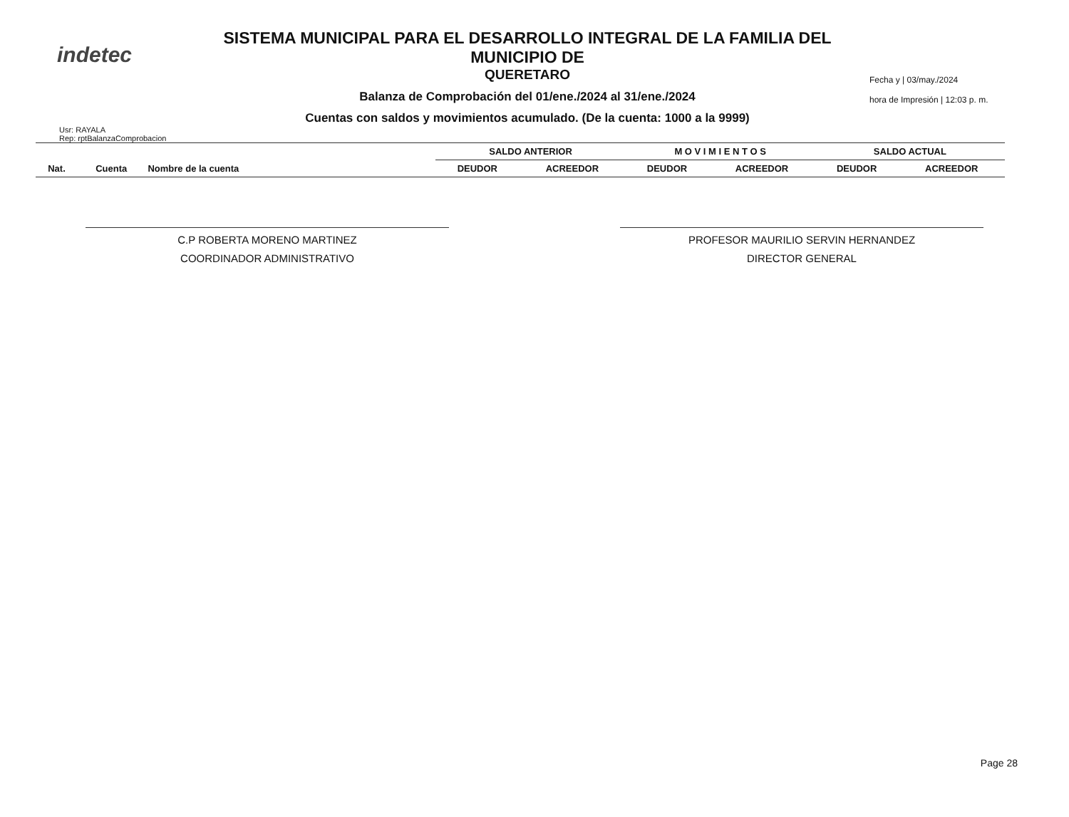indetec
SISTEMA MUNICIPAL PARA EL DESARROLLO INTEGRAL DE LA FAMILIA DEL MUNICIPIO DE
QUERETARO
Balanza de Comprobación del 01/ene./2024 al 31/ene./2024
Cuentas con saldos y movimientos acumulado. (De la cuenta: 1000 a la 9999)
Fecha y | 03/may./2024
hora de Impresión | 12:03 p. m.
Usr: RAYALA
Rep: rptBalanzaComprobacion
| | | | SALDO ANTERIOR | | M O V I M I E N T O S | | SALDO ACTUAL | |
| --- | --- | --- | --- | --- | --- | --- | --- | --- |
| Nat. | Cuenta | Nombre de la cuenta | DEUDOR | ACREEDOR | DEUDOR | ACREEDOR | DEUDOR | ACREEDOR |
C.P ROBERTA MORENO MARTINEZ
COORDINADOR ADMINISTRATIVO
PROFESOR MAURILIO SERVIN HERNANDEZ
DIRECTOR GENERAL
Page 28